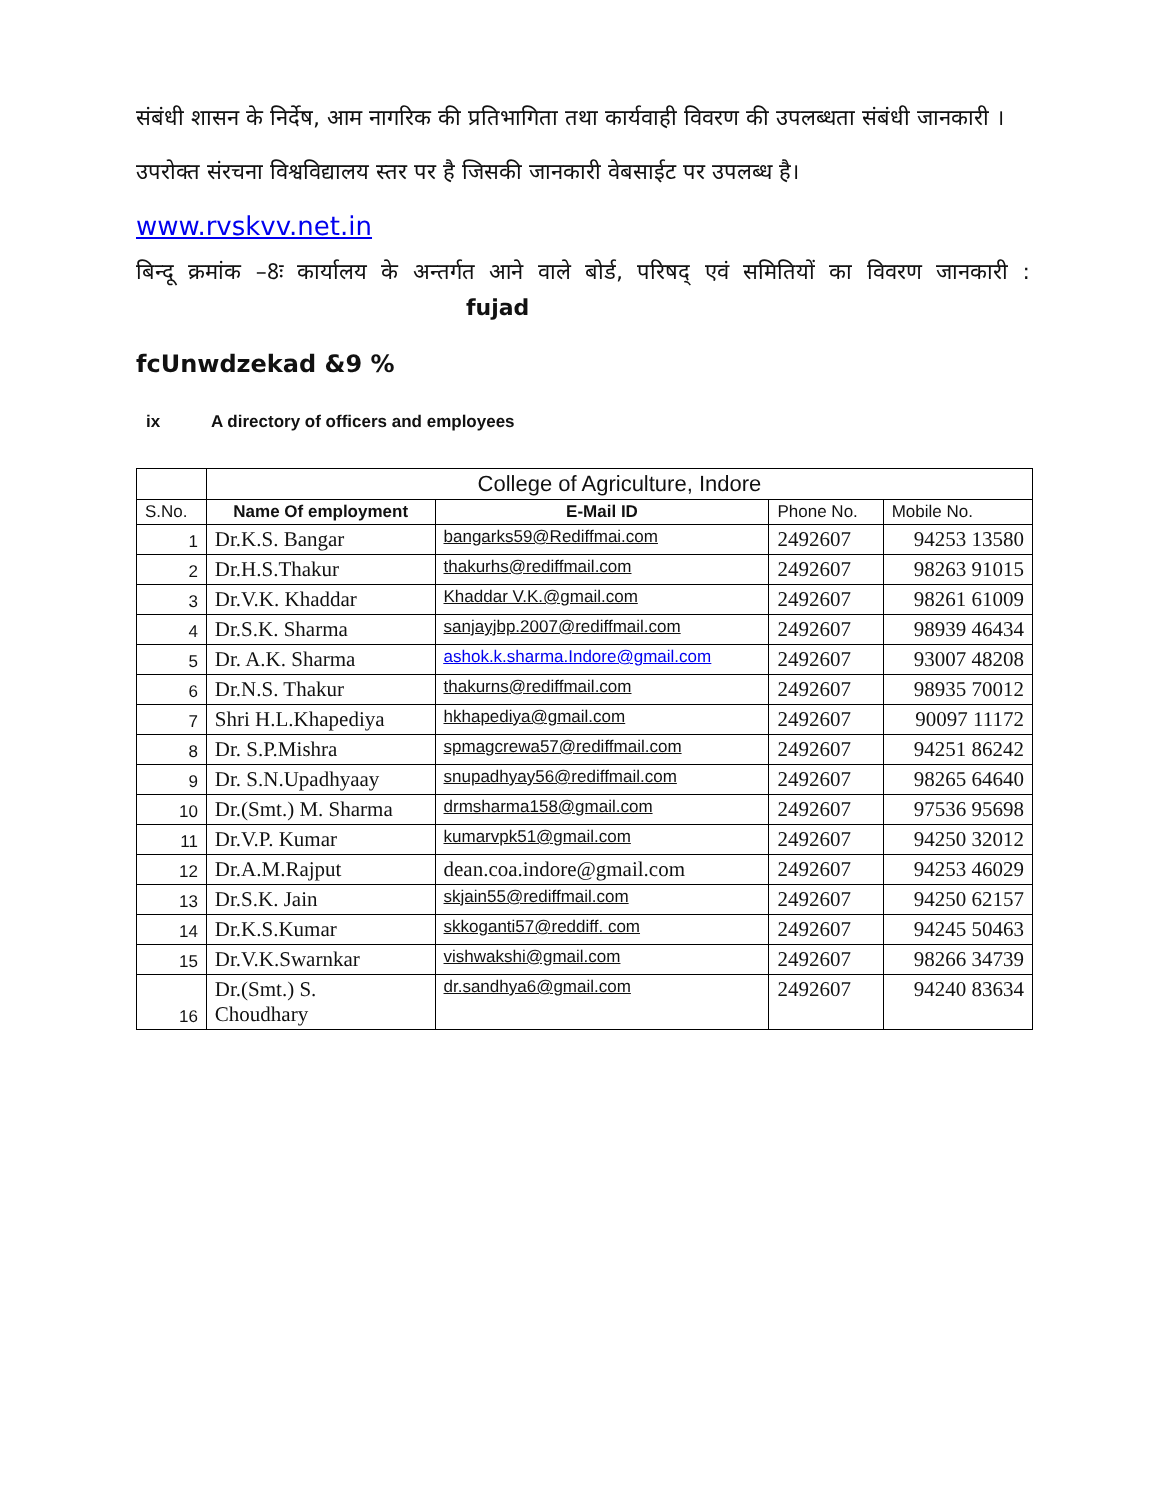संबंधी शासन के निर्देष, आम नागरिक की प्रतिभागिता तथा कार्यवाही विवरण की उपलब्धता संबंधी जानकारी ।
उपरोक्त संरचना विश्वविद्यालय स्तर पर है जिसकी जानकारी वेबसाईट पर उपलब्ध है।
www.rvskvv.net.in
बिन्दू क्रमांक –8ः कार्यालय के अन्तर्गत आने वाले बोर्ड, परिषद् एवं समितियों का विवरण जानकारी : fujad
fcUnwdzekad &9 %
ix A directory of officers and employees
| | College of Agriculture, Indore | | | |
| S.No. | Name Of employment | E-Mail ID | Phone No. | Mobile No. |
| 1 | Dr.K.S. Bangar | bangarks59@Rediffmai.com | 2492607 | 94253 13580 |
| 2 | Dr.H.S.Thakur | thakurhs@rediffmail.com | 2492607 | 98263 91015 |
| 3 | Dr.V.K. Khaddar | Khaddar V.K.@gmail.com | 2492607 | 98261 61009 |
| 4 | Dr.S.K. Sharma | sanjayjbp.2007@rediffmail.com | 2492607 | 98939 46434 |
| 5 | Dr. A.K. Sharma | ashok.k.sharma.Indore@gmail.com | 2492607 | 93007 48208 |
| 6 | Dr.N.S. Thakur | thakurns@rediffmail.com | 2492607 | 98935 70012 |
| 7 | Shri H.L.Khapediya | hkhapediya@gmail.com | 2492607 | 90097 11172 |
| 8 | Dr. S.P.Mishra | spmagcrewa57@rediffmail.com | 2492607 | 94251 86242 |
| 9 | Dr. S.N.Upadhyaay | snupadhyay56@rediffmail.com | 2492607 | 98265 64640 |
| 10 | Dr.(Smt.) M. Sharma | drmsharma158@gmail.com | 2492607 | 97536 95698 |
| 11 | Dr.V.P. Kumar | kumarvpk51@gmail.com | 2492607 | 94250 32012 |
| 12 | Dr.A.M.Rajput | dean.coa.indore@gmail.com | 2492607 | 94253 46029 |
| 13 | Dr.S.K. Jain | skjain55@rediffmail.com | 2492607 | 94250 62157 |
| 14 | Dr.K.S.Kumar | skkoganti57@reddiff. com | 2492607 | 94245 50463 |
| 15 | Dr.V.K.Swarnkar | vishwakshi@gmail.com | 2492607 | 98266 34739 |
| 16 | Dr.(Smt.) S. Choudhary | dr.sandhya6@gmail.com | 2492607 | 94240 83634 |